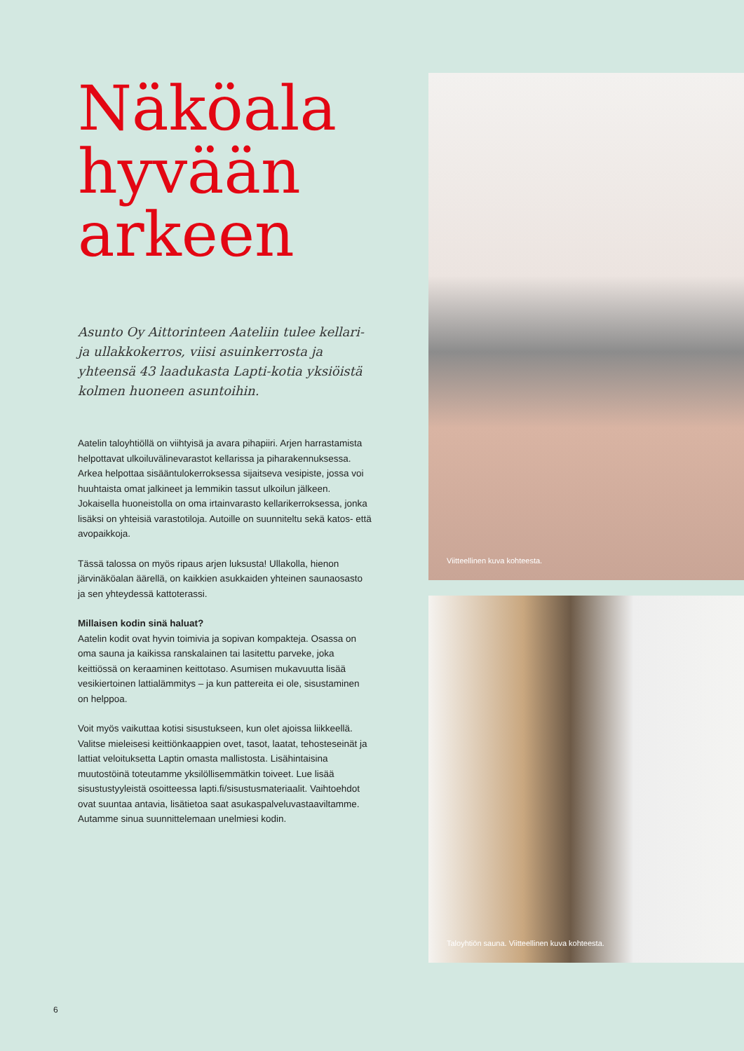Näköala hyvään arkeen
Asunto Oy Aittorinteen Aateliin tulee kellari- ja ullakkokerros, viisi asuinkerrosta ja yhteensä 43 laadukasta Lapti-kotia yksiöistä kolmen huoneen asuntoihin.
Aatelin taloyhtiöllä on viihtyisä ja avara pihapiiri. Arjen harrastamista helpottavat ulkoiluvälinevarastot kellarissa ja piharakennuksessa. Arkea helpottaa sisääntulokerroksessa sijaitseva vesipiste, jossa voi huuhtaista omat jalkineet ja lemmikin tassut ulkoilun jälkeen. Jokaisella huoneistolla on oma irtainvarasto kellarikerroksessa, jonka lisäksi on yhteisiä varastotiloja. Autoille on suunniteltu sekä katos- että avopaikkoja.
Tässä talossa on myös ripaus arjen luksusta! Ullakolla, hienon järvinäköalan äärellä, on kaikkien asukkaiden yhteinen saunaosasto ja sen yhteydessä kattoterassi.
Millaisen kodin sinä haluat?
Aatelin kodit ovat hyvin toimivia ja sopivan kompakteja. Osassa on oma sauna ja kaikissa ranskalainen tai lasitettu parveke, joka keittiössä on keraaminen keittotaso. Asumisen mukavuutta lisää vesikiertoinen lattialämmitys – ja kun pattereita ei ole, sisustaminen on helppoa.
Voit myös vaikuttaa kotisi sisustukseen, kun olet ajoissa liikkeellä. Valitse mieleisesi keittiönkaappien ovet, tasot, laatat, tehosteseinät ja lattiat veloituksetta Laptin omasta mallistosta. Lisähintaisina muutostöinä toteutamme yksilöllisemmätkin toiveet. Lue lisää sisustustyyleistä osoitteessa lapti.fi/sisustusmateriaalit. Vaihtoehdot ovat suuntaa antavia, lisätietoa saat asukaspalveluvastaaviltamme. Autamme sinua suunnittelemaan unelmiesi kodin.
Viitteellinen kuva kohteesta.
Taloyhtiön sauna. Viitteellinen kuva kohteesta.
6